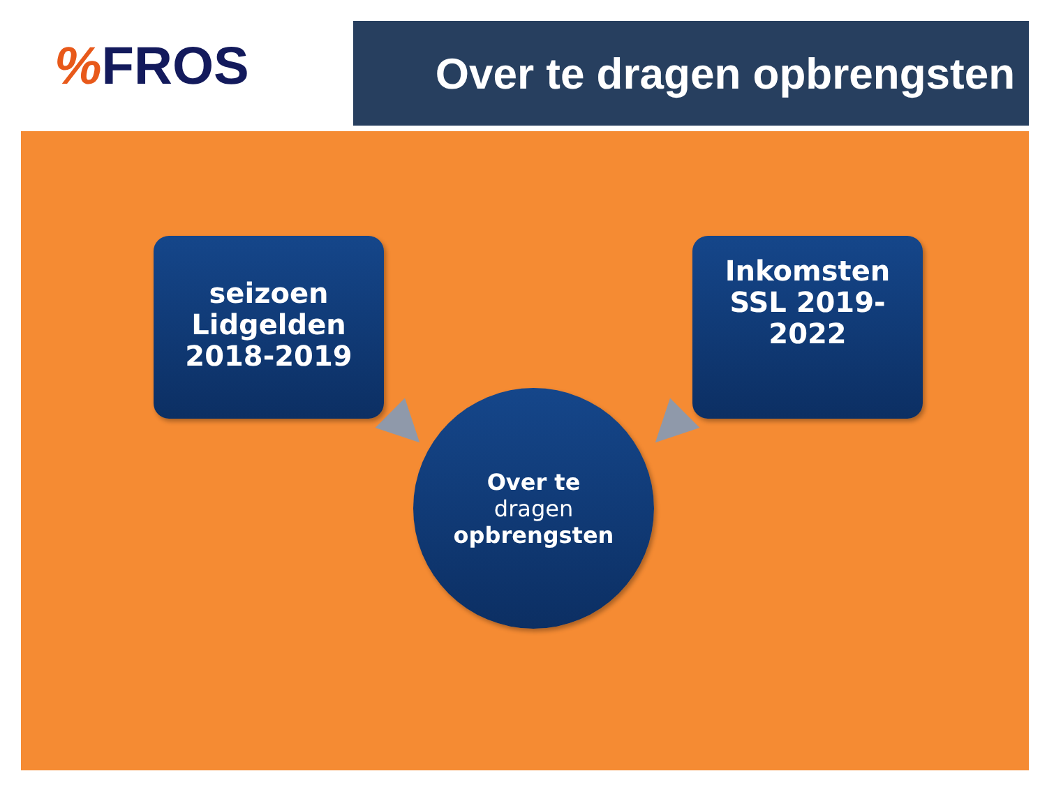% FROS
Over te dragen opbrengsten
seizoen
Lidgelden
2018-2019
Inkomsten
SSL 2019-
2022
Over te
dragen
opbrengsten